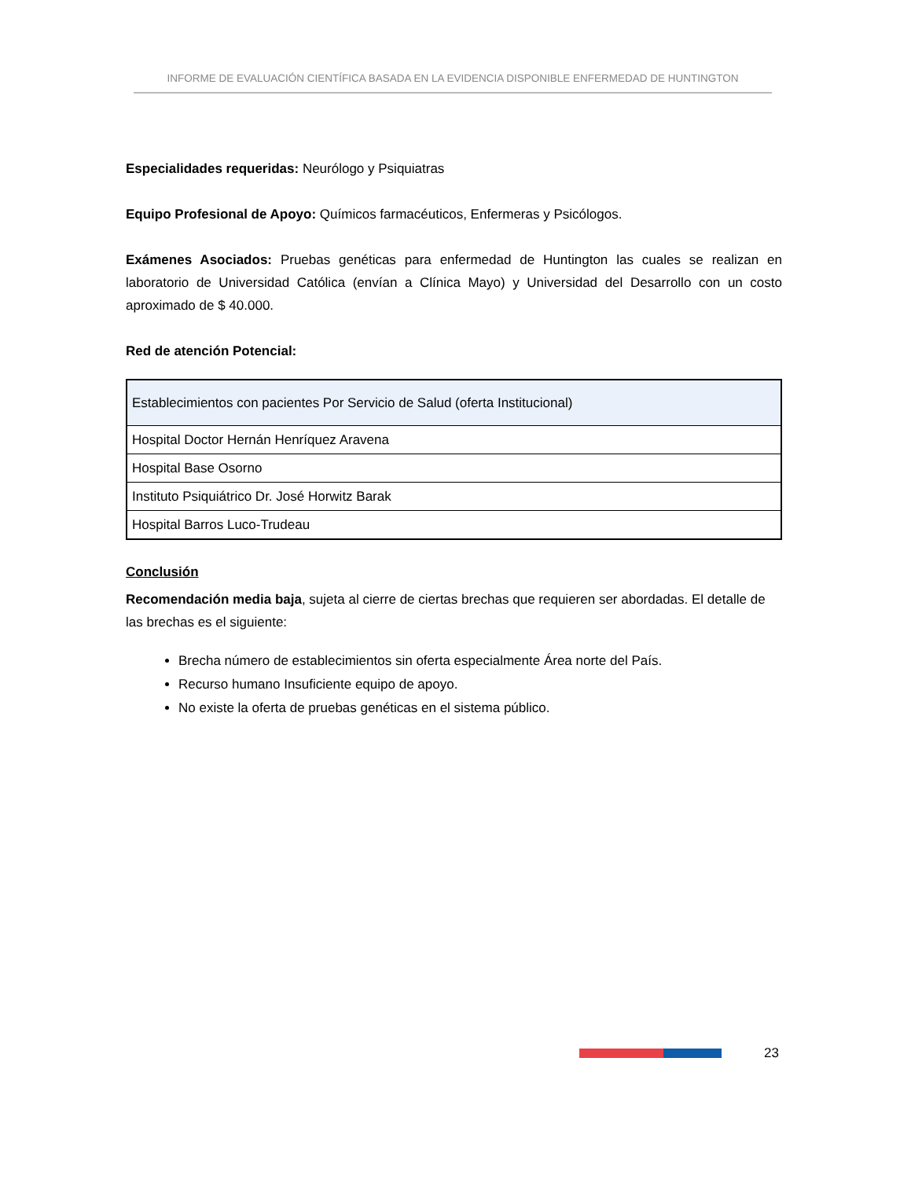INFORME DE EVALUACIÓN CIENTÍFICA BASADA EN LA EVIDENCIA DISPONIBLE ENFERMEDAD DE HUNTINGTON
Especialidades requeridas: Neurólogo y Psiquiatras
Equipo Profesional de Apoyo: Químicos farmacéuticos, Enfermeras y Psicólogos.
Exámenes Asociados: Pruebas genéticas para enfermedad de Huntington las cuales se realizan en laboratorio de Universidad Católica (envían a Clínica Mayo) y Universidad del Desarrollo con un costo aproximado de $ 40.000.
Red de atención Potencial:
| Establecimientos con pacientes Por Servicio de Salud (oferta Institucional) |
| Hospital Doctor Hernán Henríquez Aravena |
| Hospital Base Osorno |
| Instituto Psiquiátrico Dr. José Horwitz Barak |
| Hospital Barros Luco-Trudeau |
Conclusión
Recomendación media baja, sujeta al cierre de ciertas brechas que requieren ser abordadas. El detalle de las brechas es el siguiente:
Brecha número de establecimientos sin oferta especialmente Área norte del País.
Recurso humano Insuficiente equipo de apoyo.
No existe la oferta de pruebas genéticas en el sistema público.
23